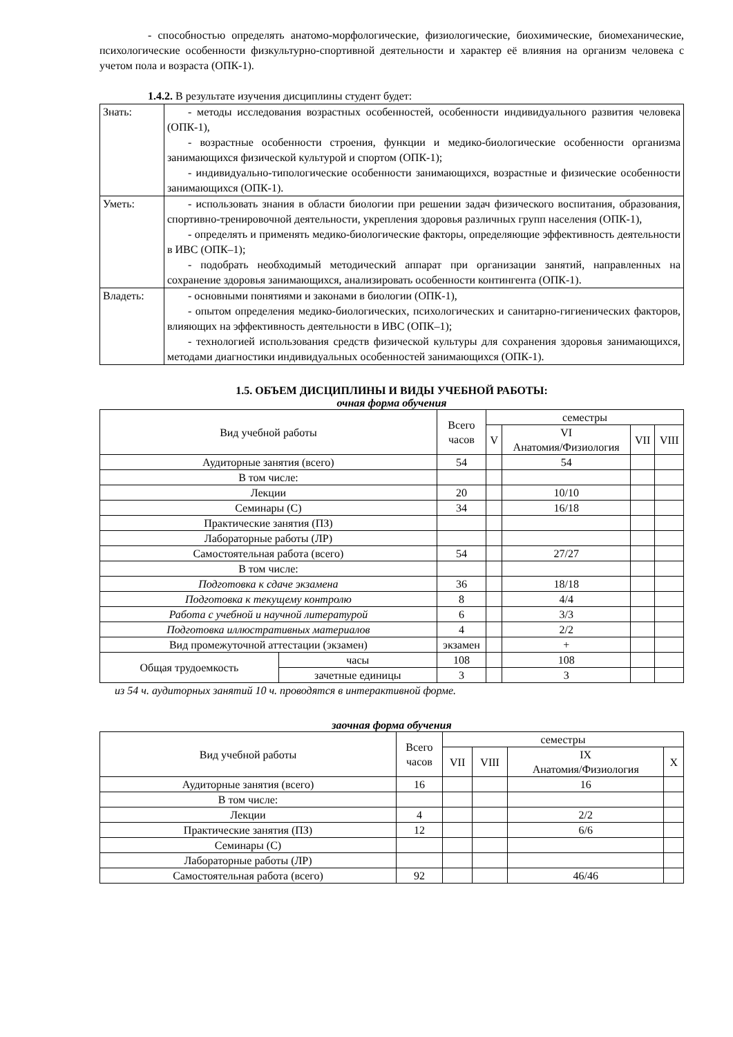- способностью определять анатомо-морфологические, физиологические, биохимические, биомеханические, психологические особенности физкультурно-спортивной деятельности и характер её влияния на организм человека с учетом пола и возраста (ОПК-1).
1.4.2. В результате изучения дисциплины студент будет:
| Знать: | - методы исследования возрастных особенностей, особенности индивидуального развития человека (ОПК-1), - возрастные особенности строения, функции и медико-биологические особенности организма занимающихся физической культурой и спортом (ОПК-1); - индивидуально-типологические особенности занимающихся, возрастные и физические особенности занимающихся (ОПК-1). |
| Уметь: | - использовать знания в области биологии при решении задач физического воспитания, образования, спортивно-тренировочной деятельности, укрепления здоровья различных групп населения (ОПК-1), - определять и применять медико-биологические факторы, определяющие эффективность деятельности в ИВС (ОПК–1); - подобрать необходимый методический аппарат при организации занятий, направленных на сохранение здоровья занимающихся, анализировать особенности контингента (ОПК-1). |
| Владеть: | - основными понятиями и законами в биологии (ОПК-1), - опытом определения медико-биологических, психологических и санитарно-гигиенических факторов, влияющих на эффективность деятельности в ИВС (ОПК–1); - технологией использования средств физической культуры для сохранения здоровья занимающихся, методами диагностики индивидуальных особенностей занимающихся (ОПК-1). |
1.5. ОБЪЕМ ДИСЦИПЛИНЫ И ВИДЫ УЧЕБНОЙ РАБОТЫ:
очная форма обучения
| Вид учебной работы | | Всего часов | семестры | | | |
| | | | V | VI Анатомия/Физиология | VII | VIII |
| Аудиторные занятия (всего) | | 54 | | 54 | | |
| В том числе: | | | | | | |
| Лекции | | 20 | | 10/10 | | |
| Семинары (С) | | 34 | | 16/18 | | |
| Практические занятия (ПЗ) | | | | | | |
| Лабораторные работы (ЛР) | | | | | | |
| Самостоятельная работа (всего) | | 54 | | 27/27 | | |
| В том числе: | | | | | | |
| Подготовка к сдаче экзамена | | 36 | | 18/18 | | |
| Подготовка к текущему контролю | | 8 | | 4/4 | | |
| Работа с учебной и научной литературой | | 6 | | 3/3 | | |
| Подготовка иллюстративных материалов | | 4 | | 2/2 | | |
| Вид промежуточной аттестации (экзамен) | | экзамен | | + | | |
| Общая трудоемкость | часы | 108 | | 108 | | |
| | зачетные единицы | 3 | | 3 | | |
из 54 ч. аудиторных занятий 10 ч. проводятся в интерактивной форме.
заочная форма обучения
| Вид учебной работы | Всего часов | семестры | | | |
| | | VII | VIII | IX Анатомия/Физиология | X |
| Аудиторные занятия (всего) | 16 | | | 16 | |
| В том числе: | | | | | |
| Лекции | 4 | | | 2/2 | |
| Практические занятия (ПЗ) | 12 | | | 6/6 | |
| Семинары (С) | | | | | |
| Лабораторные работы (ЛР) | | | | | |
| Самостоятельная работа (всего) | 92 | | | 46/46 | |